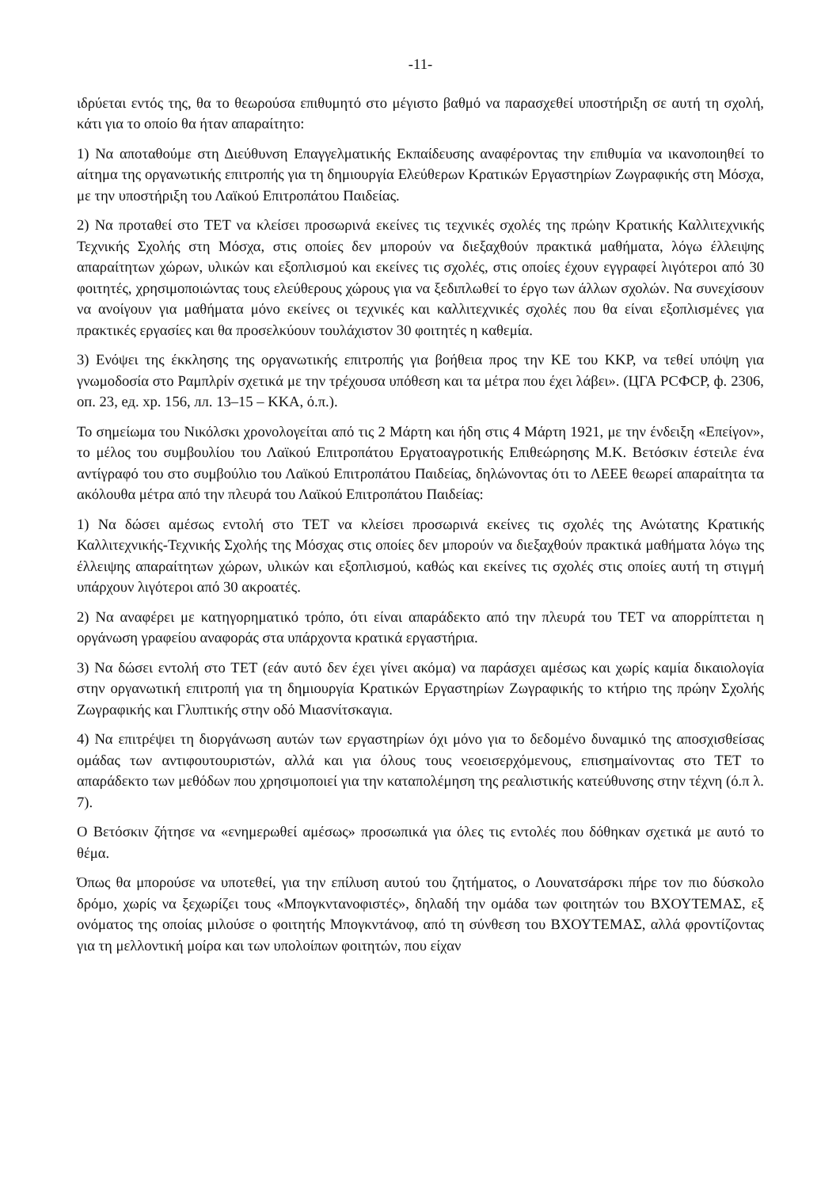-11-
ιδρύεται εντός της, θα το θεωρούσα επιθυμητό στο μέγιστο βαθμό να παρασχεθεί υποστήριξη σε αυτή τη σχολή, κάτι για το οποίο θα ήταν απαραίτητο:
1) Να αποταθούμε στη Διεύθυνση Επαγγελματικής Εκπαίδευσης αναφέροντας την επιθυμία να ικανοποιηθεί το αίτημα της οργανωτικής επιτροπής για τη δημιουργία Ελεύθερων Κρατικών Εργαστηρίων Ζωγραφικής στη Μόσχα, με την υποστήριξη του Λαϊκού Επιτροπάτου Παιδείας.
2) Να προταθεί στο ΤΕΤ να κλείσει προσωρινά εκείνες τις τεχνικές σχολές της πρώην Κρατικής Καλλιτεχνικής Τεχνικής Σχολής στη Μόσχα, στις οποίες δεν μπορούν να διεξαχθούν πρακτικά μαθήματα, λόγω έλλειψης απαραίτητων χώρων, υλικών και εξοπλισμού και εκείνες τις σχολές, στις οποίες έχουν εγγραφεί λιγότεροι από 30 φοιτητές, χρησιμοποιώντας τους ελεύθερους χώρους για να ξεδιπλωθεί το έργο των άλλων σχολών. Να συνεχίσουν να ανοίγουν για μαθήματα μόνο εκείνες οι τεχνικές και καλλιτεχνικές σχολές που θα είναι εξοπλισμένες για πρακτικές εργασίες και θα προσελκύουν τουλάχιστον 30 φοιτητές η καθεμία.
3) Ενόψει της έκκλησης της οργανωτικής επιτροπής για βοήθεια προς την ΚΕ του ΚΚΡ, να τεθεί υπόψη για γνωμοδοσία στο Ραμπλρίν σχετικά με την τρέχουσα υπόθεση και τα μέτρα που έχει λάβει». (ЦГА РСФСР, ф. 2306, оп. 23, ед. хр. 156, лл. 13–15 – ΚΚΑ, ό.π.).
Το σημείωμα του Νικόλσκι χρονολογείται από τις 2 Μάρτη και ήδη στις 4 Μάρτη 1921, με την ένδειξη «Επείγον», το μέλος του συμβουλίου του Λαϊκού Επιτροπάτου Εργατοαγροτικής Επιθεώρησης Μ.Κ. Βετόσκιν έστειλε ένα αντίγραφό του στο συμβούλιο του Λαϊκού Επιτροπάτου Παιδείας, δηλώνοντας ότι το ΛΕΕΕ θεωρεί απαραίτητα τα ακόλουθα μέτρα από την πλευρά του Λαϊκού Επιτροπάτου Παιδείας:
1) Να δώσει αμέσως εντολή στο ΤΕΤ να κλείσει προσωρινά εκείνες τις σχολές της Ανώτατης Κρατικής Καλλιτεχνικής-Τεχνικής Σχολής της Μόσχας στις οποίες δεν μπορούν να διεξαχθούν πρακτικά μαθήματα λόγω της έλλειψης απαραίτητων χώρων, υλικών και εξοπλισμού, καθώς και εκείνες τις σχολές στις οποίες αυτή τη στιγμή υπάρχουν λιγότεροι από 30 ακροατές.
2) Να αναφέρει με κατηγορηματικό τρόπο, ότι είναι απαράδεκτο από την πλευρά του ΤΕΤ να απορρίπτεται η οργάνωση γραφείου αναφοράς στα υπάρχοντα κρατικά εργαστήρια.
3) Να δώσει εντολή στο ΤΕΤ (εάν αυτό δεν έχει γίνει ακόμα) να παράσχει αμέσως και χωρίς καμία δικαιολογία στην οργανωτική επιτροπή για τη δημιουργία Κρατικών Εργαστηρίων Ζωγραφικής το κτήριο της πρώην Σχολής Ζωγραφικής και Γλυπτικής στην οδό Μιασνίτσκαγια.
4) Να επιτρέψει τη διοργάνωση αυτών των εργαστηρίων όχι μόνο για το δεδομένο δυναμικό της αποσχισθείσας ομάδας των αντιφουτουριστών, αλλά και για όλους τους νεοεισερχόμενους, επισημαίνοντας στο ΤΕΤ το απαράδεκτο των μεθόδων που χρησιμοποιεί για την καταπολέμηση της ρεαλιστικής κατεύθυνσης στην τέχνη (ό.π λ. 7).
Ο Βετόσκιν ζήτησε να «ενημερωθεί αμέσως» προσωπικά για όλες τις εντολές που δόθηκαν σχετικά με αυτό το θέμα.
Όπως θα μπορούσε να υποτεθεί, για την επίλυση αυτού του ζητήματος, ο Λουνατσάρσκι πήρε τον πιο δύσκολο δρόμο, χωρίς να ξεχωρίζει τους «Μπογκντανοφιστές», δηλαδή την ομάδα των φοιτητών του ΒΧΟΥΤΕΜΑΣ, εξ ονόματος της οποίας μιλούσε ο φοιτητής Μπογκντάνοφ, από τη σύνθεση του ΒΧΟΥΤΕΜΑΣ, αλλά φροντίζοντας για τη μελλοντική μοίρα και των υπολοίπων φοιτητών, που είχαν